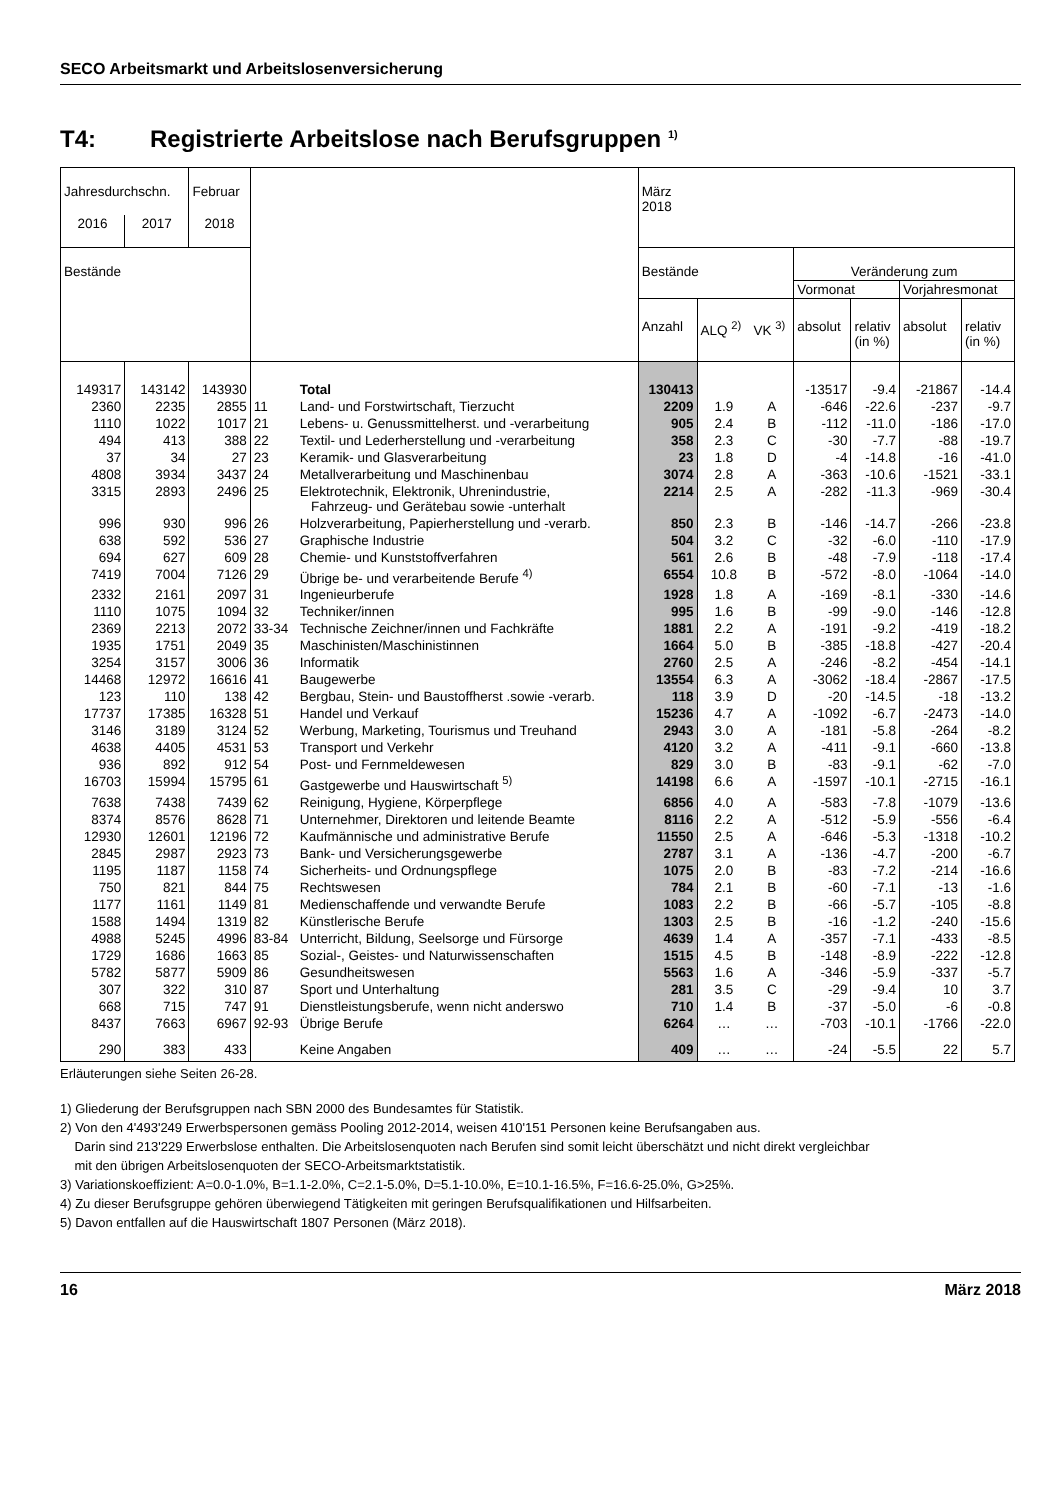SECO Arbeitsmarkt und Arbeitslosenversicherung
T4: Registrierte Arbeitslose nach Berufsgruppen <sup>1)</sup>
| Jahresdurchschn. | | Februar | | | März 2018 | | | | | | |
| --- | --- | --- | --- | --- | --- | --- | --- | --- | --- | --- | --- |
| 2016 | 2017 | 2018 | | | | | | | | | |
| Bestände | | | | | Bestände | | | Veränderung zum | | | |
| | | | | | | | | Vormonat | | Vorjahresmonat | |
| | | | | | Anzahl | ALQ <sup>2)</sup> | VK <sup>3)</sup> | absolut | relativ (in %) | absolut | relativ (in %) |
| 149317 | 143142 | 143930 | | Total | 130413 | | | -13517 | -9.4 | -21867 | -14.4 |
| 2360 | 2235 | 2855 | 11 | Land- und Forstwirtschaft, Tierzucht | 2209 | 1.9 | A | -646 | -22.6 | -237 | -9.7 |
| 1110 | 1022 | 1017 | 21 | Lebens- u. Genussmittelherst. und -verarbeitung | 905 | 2.4 | B | -112 | -11.0 | -186 | -17.0 |
| 494 | 413 | 388 | 22 | Textil- und Lederherstellung und -verarbeitung | 358 | 2.3 | C | -30 | -7.7 | -88 | -19.7 |
| 37 | 34 | 27 | 23 | Keramik- und Glasverarbeitung | 23 | 1.8 | D | -4 | -14.8 | -16 | -41.0 |
| 4808 | 3934 | 3437 | 24 | Metallverarbeitung und Maschinenbau | 3074 | 2.8 | A | -363 | -10.6 | -1521 | -33.1 |
| 3315 | 2893 | 2496 | 25 | Elektrotechnik, Elektronik, Uhrenindustrie, Fahrzeug- und Gerätebau sowie -unterhalt | 2214 | 2.5 | A | -282 | -11.3 | -969 | -30.4 |
| 996 | 930 | 996 | 26 | Holzverarbeitung, Papierherstellung und -verarb. | 850 | 2.3 | B | -146 | -14.7 | -266 | -23.8 |
| 638 | 592 | 536 | 27 | Graphische Industrie | 504 | 3.2 | C | -32 | -6.0 | -110 | -17.9 |
| 694 | 627 | 609 | 28 | Chemie- und Kunststoffverfahren | 561 | 2.6 | B | -48 | -7.9 | -118 | -17.4 |
| 7419 | 7004 | 7126 | 29 | Übrige be- und verarbeitende Berufe <sup>4)</sup> | 6554 | 10.8 | B | -572 | -8.0 | -1064 | -14.0 |
| 2332 | 2161 | 2097 | 31 | Ingenieurberufe | 1928 | 1.8 | A | -169 | -8.1 | -330 | -14.6 |
| 1110 | 1075 | 1094 | 32 | Techniker/innen | 995 | 1.6 | B | -99 | -9.0 | -146 | -12.8 |
| 2369 | 2213 | 2072 | 33-34 | Technische Zeichner/innen und Fachkräfte | 1881 | 2.2 | A | -191 | -9.2 | -419 | -18.2 |
| 1935 | 1751 | 2049 | 35 | Maschinisten/Maschinistinnen | 1664 | 5.0 | B | -385 | -18.8 | -427 | -20.4 |
| 3254 | 3157 | 3006 | 36 | Informatik | 2760 | 2.5 | A | -246 | -8.2 | -454 | -14.1 |
| 14468 | 12972 | 16616 | 41 | Baugewerbe | 13554 | 6.3 | A | -3062 | -18.4 | -2867 | -17.5 |
| 123 | 110 | 138 | 42 | Bergbau, Stein- und Baustoffherst .sowie -verarb. | 118 | 3.9 | D | -20 | -14.5 | -18 | -13.2 |
| 17737 | 17385 | 16328 | 51 | Handel und Verkauf | 15236 | 4.7 | A | -1092 | -6.7 | -2473 | -14.0 |
| 3146 | 3189 | 3124 | 52 | Werbung, Marketing, Tourismus und Treuhand | 2943 | 3.0 | A | -181 | -5.8 | -264 | -8.2 |
| 4638 | 4405 | 4531 | 53 | Transport und Verkehr | 4120 | 3.2 | A | -411 | -9.1 | -660 | -13.8 |
| 936 | 892 | 912 | 54 | Post- und Fernmeldewesen | 829 | 3.0 | B | -83 | -9.1 | -62 | -7.0 |
| 16703 | 15994 | 15795 | 61 | Gastgewerbe und Hauswirtschaft <sup>5)</sup> | 14198 | 6.6 | A | -1597 | -10.1 | -2715 | -16.1 |
| 7638 | 7438 | 7439 | 62 | Reinigung, Hygiene, Körperpflege | 6856 | 4.0 | A | -583 | -7.8 | -1079 | -13.6 |
| 8374 | 8576 | 8628 | 71 | Unternehmer, Direktoren und leitende Beamte | 8116 | 2.2 | A | -512 | -5.9 | -556 | -6.4 |
| 12930 | 12601 | 12196 | 72 | Kaufmännische und administrative Berufe | 11550 | 2.5 | A | -646 | -5.3 | -1318 | -10.2 |
| 2845 | 2987 | 2923 | 73 | Bank- und Versicherungsgewerbe | 2787 | 3.1 | A | -136 | -4.7 | -200 | -6.7 |
| 1195 | 1187 | 1158 | 74 | Sicherheits- und Ordnungspflege | 1075 | 2.0 | B | -83 | -7.2 | -214 | -16.6 |
| 750 | 821 | 844 | 75 | Rechtswesen | 784 | 2.1 | B | -60 | -7.1 | -13 | -1.6 |
| 1177 | 1161 | 1149 | 81 | Medienschaffende und verwandte Berufe | 1083 | 2.2 | B | -66 | -5.7 | -105 | -8.8 |
| 1588 | 1494 | 1319 | 82 | Künstlerische Berufe | 1303 | 2.5 | B | -16 | -1.2 | -240 | -15.6 |
| 4988 | 5245 | 4996 | 83-84 | Unterricht, Bildung, Seelsorge und Fürsorge | 4639 | 1.4 | A | -357 | -7.1 | -433 | -8.5 |
| 1729 | 1686 | 1663 | 85 | Sozial-, Geistes- und Naturwissenschaften | 1515 | 4.5 | B | -148 | -8.9 | -222 | -12.8 |
| 5782 | 5877 | 5909 | 86 | Gesundheitswesen | 5563 | 1.6 | A | -346 | -5.9 | -337 | -5.7 |
| 307 | 322 | 310 | 87 | Sport und Unterhaltung | 281 | 3.5 | C | -29 | -9.4 | 10 | 3.7 |
| 668 | 715 | 747 | 91 | Dienstleistungsberufe, wenn nicht anderswo | 710 | 1.4 | B | -37 | -5.0 | -6 | -0.8 |
| 8437 | 7663 | 6967 | 92-93 | Übrige Berufe | 6264 | … | … | -703 | -10.1 | -1766 | -22.0 |
| 290 | 383 | 433 | | Keine Angaben | 409 | … | … | -24 | -5.5 | 22 | 5.7 |
Erläuterungen siehe Seiten 26-28.
1) Gliederung der Berufsgruppen nach SBN 2000 des Bundesamtes für Statistik.
2) Von den 4'493'249 Erwerbspersonen gemäss Pooling 2012-2014, weisen 410'151 Personen keine Berufsangaben aus.
Darin sind 213'229 Erwerbslose enthalten. Die Arbeitslosenquoten nach Berufen sind somit leicht überschätzt und nicht direkt vergleichbar
mit den übrigen Arbeitslosenquoten der SECO-Arbeitsmarktstatistik.
3) Variationskoeffizient: A=0.0-1.0%, B=1.1-2.0%, C=2.1-5.0%, D=5.1-10.0%, E=10.1-16.5%, F=16.6-25.0%, G>25%.
4) Zu dieser Berufsgruppe gehören überwiegend Tätigkeiten mit geringen Berufsqualifikationen und Hilfsarbeiten.
5) Davon entfallen auf die Hauswirtschaft 1807 Personen (März 2018).
16 März 2018